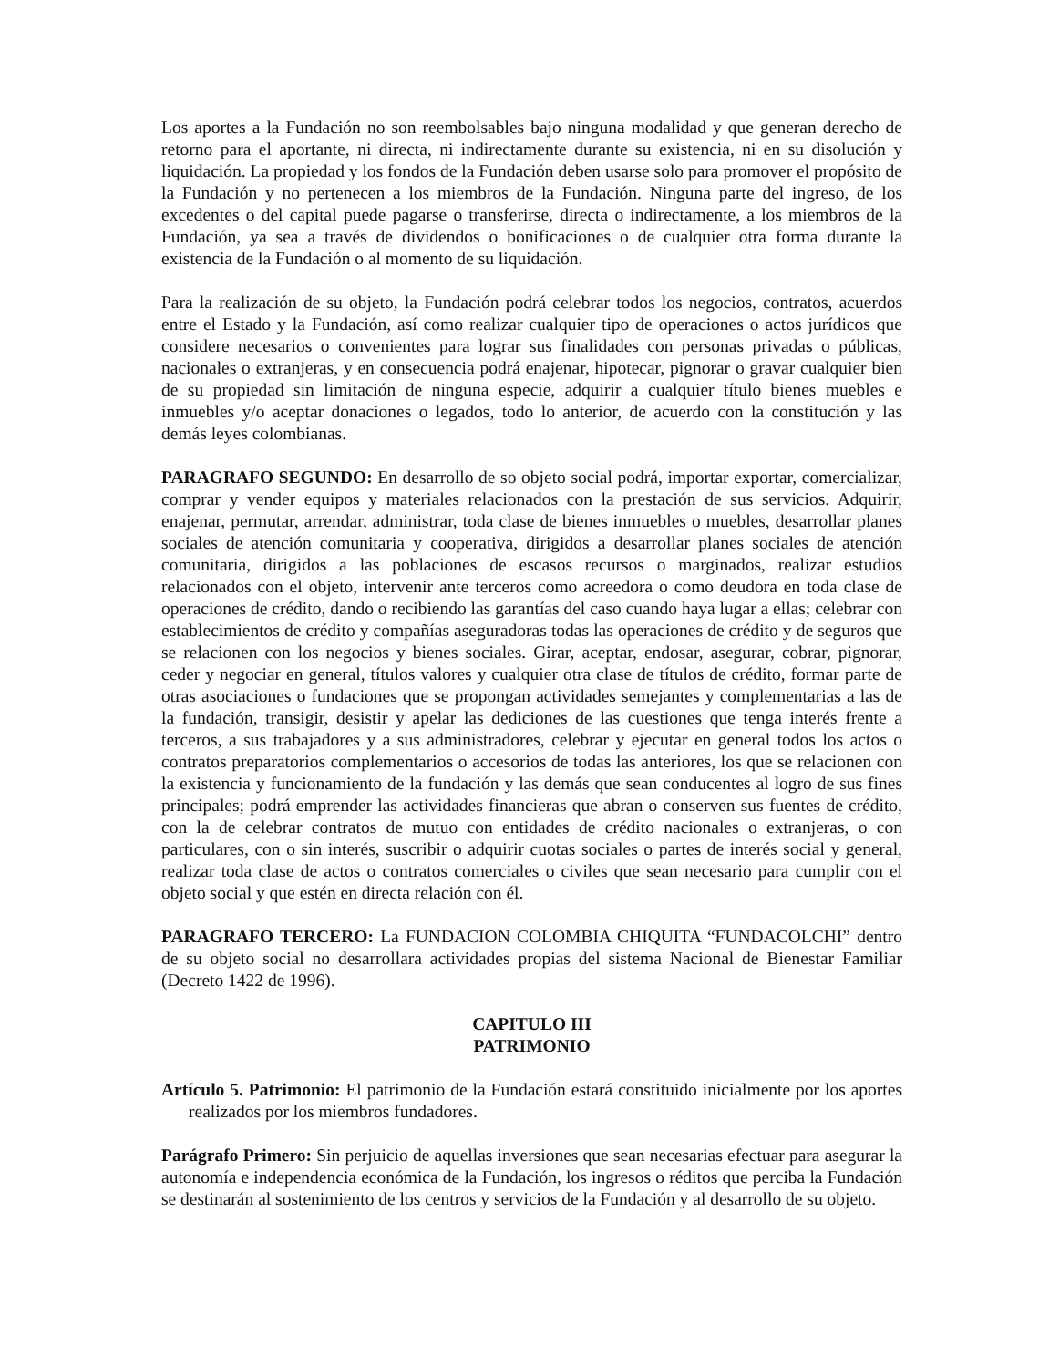Los aportes a la Fundación no son reembolsables bajo ninguna modalidad y que generan derecho de retorno para el aportante, ni directa, ni indirectamente durante su existencia, ni en su disolución y liquidación. La propiedad y los fondos de la Fundación deben usarse solo para promover el propósito de la Fundación y no pertenecen a los miembros de la Fundación. Ninguna parte del ingreso, de los excedentes o del capital puede pagarse o transferirse, directa o indirectamente, a los miembros de la Fundación, ya sea a través de dividendos o bonificaciones o de cualquier otra forma durante la existencia de la Fundación o al momento de su liquidación.
Para la realización de su objeto, la Fundación podrá celebrar todos los negocios, contratos, acuerdos entre el Estado y la Fundación, así como realizar cualquier tipo de operaciones o actos jurídicos que considere necesarios o convenientes para lograr sus finalidades con personas privadas o públicas, nacionales o extranjeras, y en consecuencia podrá enajenar, hipotecar, pignorar o gravar cualquier bien de su propiedad sin limitación de ninguna especie, adquirir a cualquier título bienes muebles e inmuebles y/o aceptar donaciones o legados, todo lo anterior, de acuerdo con la constitución y las demás leyes colombianas.
PARAGRAFO SEGUNDO: En desarrollo de so objeto social podrá, importar exportar, comercializar, comprar y vender equipos y materiales relacionados con la prestación de sus servicios. Adquirir, enajenar, permutar, arrendar, administrar, toda clase de bienes inmuebles o muebles, desarrollar planes sociales de atención comunitaria y cooperativa, dirigidos a desarrollar planes sociales de atención comunitaria, dirigidos a las poblaciones de escasos recursos o marginados, realizar estudios relacionados con el objeto, intervenir ante terceros como acreedora o como deudora en toda clase de operaciones de crédito, dando o recibiendo las garantías del caso cuando haya lugar a ellas; celebrar con establecimientos de crédito y compañías aseguradoras todas las operaciones de crédito y de seguros que se relacionen con los negocios y bienes sociales. Girar, aceptar, endosar, asegurar, cobrar, pignorar, ceder y negociar en general, títulos valores y cualquier otra clase de títulos de crédito, formar parte de otras asociaciones o fundaciones que se propongan actividades semejantes y complementarias a las de la fundación, transigir, desistir y apelar las dediciones de las cuestiones que tenga interés frente a terceros, a sus trabajadores y a sus administradores, celebrar y ejecutar en general todos los actos o contratos preparatorios complementarios o accesorios de todas las anteriores, los que se relacionen con la existencia y funcionamiento de la fundación y las demás que sean conducentes al logro de sus fines principales; podrá emprender las actividades financieras que abran o conserven sus fuentes de crédito, con la de celebrar contratos de mutuo con entidades de crédito nacionales o extranjeras, o con particulares, con o sin interés, suscribir o adquirir cuotas sociales o partes de interés social y general, realizar toda clase de actos o contratos comerciales o civiles que sean necesario para cumplir con el objeto social y que estén en directa relación con él.
PARAGRAFO TERCERO: La FUNDACION COLOMBIA CHIQUITA “FUNDACOLCHI” dentro de su objeto social no desarrollara actividades propias del sistema Nacional de Bienestar Familiar (Decreto 1422 de 1996).
CAPITULO III
PATRIMONIO
Artículo 5. Patrimonio: El patrimonio de la Fundación estará constituido inicialmente por los aportes realizados por los miembros fundadores.
Parágrafo Primero: Sin perjuicio de aquellas inversiones que sean necesarias efectuar para asegurar la autonomía e independencia económica de la Fundación, los ingresos o réditos que perciba la Fundación se destinarán al sostenimiento de los centros y servicios de la Fundación y al desarrollo de su objeto.